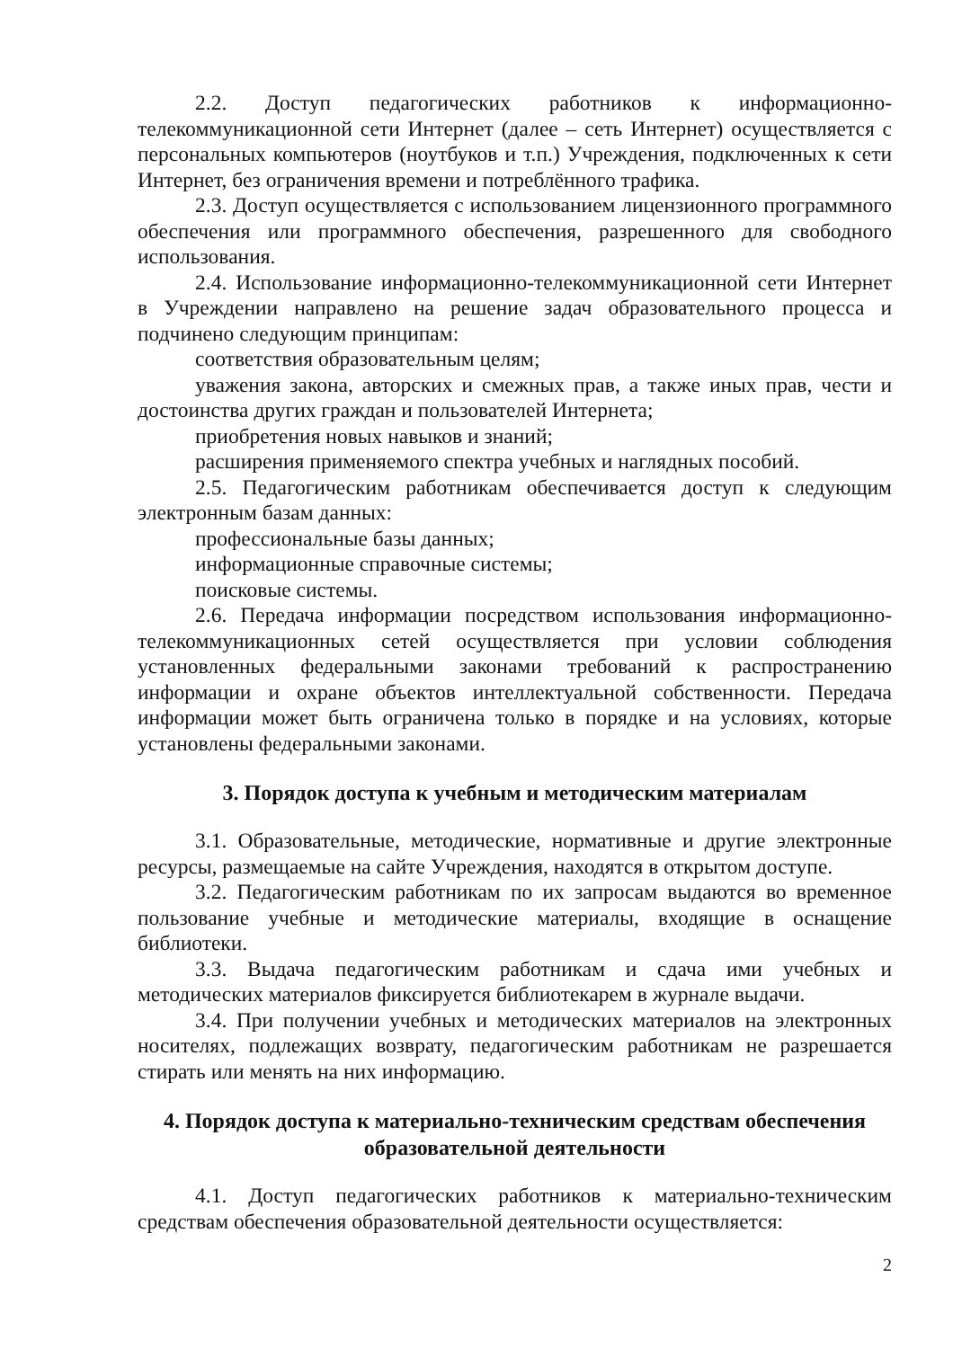2.2. Доступ педагогических работников к информационно-телекоммуникационной сети Интернет (далее – сеть Интернет) осуществляется с персональных компьютеров (ноутбуков и т.п.) Учреждения, подключенных к сети Интернет, без ограничения времени и потреблённого трафика.
2.3. Доступ осуществляется с использованием лицензионного программного обеспечения или программного обеспечения, разрешенного для свободного использования.
2.4. Использование информационно-телекоммуникационной сети Интернет в Учреждении направлено на решение задач образовательного процесса и подчинено следующим принципам:
соответствия образовательным целям;
уважения закона, авторских и смежных прав, а также иных прав, чести и достоинства других граждан и пользователей Интернета;
приобретения новых навыков и знаний;
расширения применяемого спектра учебных и наглядных пособий.
2.5. Педагогическим работникам обеспечивается доступ к следующим электронным базам данных:
профессиональные базы данных;
информационные справочные системы;
поисковые системы.
2.6. Передача информации посредством использования информационно-телекоммуникационных сетей осуществляется при условии соблюдения установленных федеральными законами требований к распространению информации и охране объектов интеллектуальной собственности. Передача информации может быть ограничена только в порядке и на условиях, которые установлены федеральными законами.
3. Порядок доступа к учебным и методическим материалам
3.1. Образовательные, методические, нормативные и другие электронные ресурсы, размещаемые на сайте Учреждения, находятся в открытом доступе.
3.2. Педагогическим работникам по их запросам выдаются во временное пользование учебные и методические материалы, входящие в оснащение библиотеки.
3.3. Выдача педагогическим работникам и сдача ими учебных и методических материалов фиксируется библиотекарем в журнале выдачи.
3.4. При получении учебных и методических материалов на электронных носителях, подлежащих возврату, педагогическим работникам не разрешается стирать или менять на них информацию.
4. Порядок доступа к материально-техническим средствам обеспечения
образовательной деятельности
4.1. Доступ педагогических работников к материально-техническим средствам обеспечения образовательной деятельности осуществляется:
2